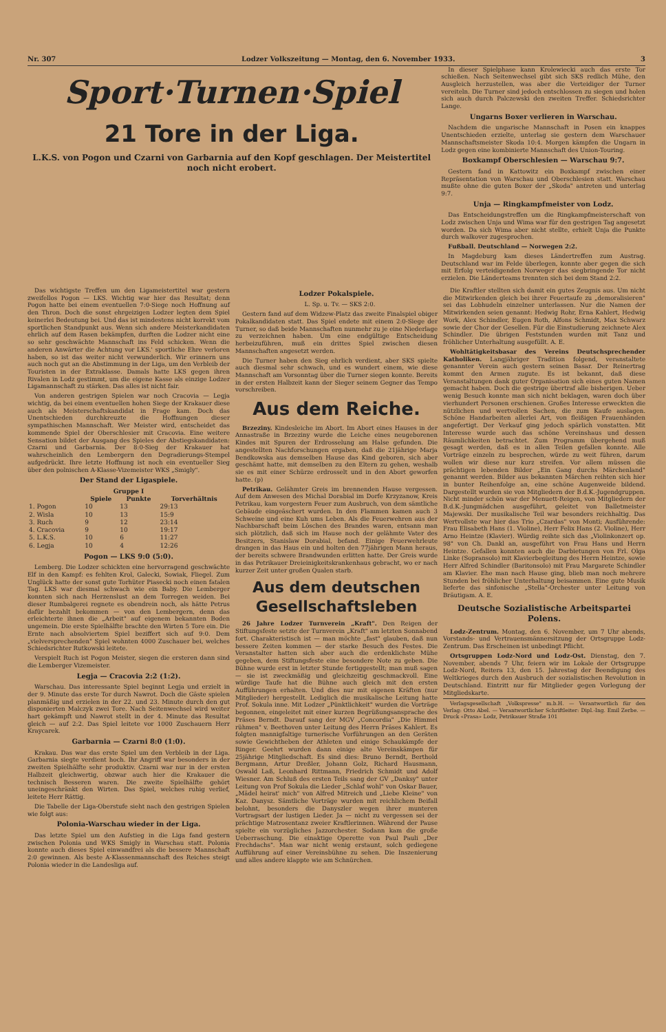Nr. 307 Lodzer Volkszeitung — Montag, den 6. November 1933. 3
Sport·Turnen·Spiel
21 Tore in der Liga.
L.K.S. von Pogon und Czarni von Garbarnia auf den Kopf geschlagen. Der Meistertitel noch nicht erobert.
In dieser Spielphase kann Krolewiecki auch das erste Tor schießen. Nach Seitenwechsel gibt sich SKS redlich Mühe, den Ausgleich herzustellen, was aber die Verteidiger der Turner vereiteln. Die Turner sind jedoch entschlossen zu siegen und holen sich auch durch Palczewski den zweiten Treffer. Schiedsrichter Lange.
Ungarns Boxer verlieren in Warschau.
Nachdem die ungarische Mannschaft in Posen ein knappes Unentschieden erzielte, unterlag sie gestern dem Warschauer Mannschaftsmeister Skoda 10:4. Morgen kämpfen die Ungarn in Lodz gegen eine kombinierte Mannschaft des Union-Touring.
Boxkampf Oberschlesien — Warschau 9:7.
Gestern fand in Kattowitz ein Boxkampf zwischen einer Repräsentation von Warschau und Oberschlesien statt. Warschau mußte ohne die guten Boxer der „Skoda" antreten und unterlag 9:7.
Unja — Ringkampfmeister von Lodz.
Das Entscheidungstreffen um die Ringkampfmeisterschaft von Lodz zwischen Unja und Wima war für den gestrigen Tag angesetzt worden. Da sich Wima aber nicht stellte, erhielt Unja die Punkte durch walkover zugesprochen.
Fußball. Deutschland — Norwegen 2:2.
In Magdeburg kam dieses Ländertreffen zum Austrag. Deutschland war im Felde überlegen, konnte aber gegen die sich mit Erfolg verteidigenden Norweger das siegbringende Tor nicht erzielen. Die Länderteams trennten sich bei dem Stand 2:2.
Das wichtigste Treffen um den Ligameistertitel war gestern zweifellos Pogon — LKS. Wichtig war hier das Resultat; denn Pogon hatte bei einem eventuellen 7:0-Siege noch Hoffnung auf den Thron. Doch die sonst ehrgeizigen Lodzer legten dem Spiel keinerlei Bedeutung bei. Und das ist mindestens nicht korrekt vom sportlichen Standpunkt aus. Wenn sich andere Meisterkandidaten ehrlich auf dem Rasen bekämpfen, durften die Lodzer nicht eine so sehr geschwächte Mannschaft ins Feld schicken. Wenn die anderen Anwärter die Achtung vor LKS.' sportliche Ehre verloren haben, so ist das weiter nicht verwunderlich. Wir erinnern uns auch noch gut an die Abstimmung in der Liga, um den Verbleib der Touristen in der Extraklasse. Damals hatte LKS gegen ihren Rivalen in Lodz gestimmt, um die eigene Kasse als einzige Lodzer Ligamannschaft zu stärken. Das alles ist nicht fair.
Von anderen gestrigen Spielen war noch Cracovia — Legja wichtig, da bei einem eventuellen hohen Siege der Krakauer diese auch als Meisterschaftskandidat in Frage kam. Doch das Unentschieden durchkreuzte die Hoffnungen dieser sympathischen Mannschaft. Wer Meister wird, entscheidet das kommende Spiel der Oberschlesier mit Cracovia. Eine weitere Sensation bildet der Ausgang des Spieles der Abstiegskandidaten: Czarni und Garbarnia. Der 8:0-Sieg der Krakauer hat wahrscheinlich den Lembergern den Degradierungs-Stempel aufgedrückt. Ihre letzte Hoffnung ist noch ein eventueller Sieg über den polnischen A-Klasse-Vizemeister WKS „Smigly".
Der Stand der Ligaspiele.
| Gruppe I | | | |
| --- | --- | --- | --- |
| | Spiele | Punkte | Torverhältnis |
| 1. Pogon | 10 | 13 | 29:13 |
| 2. Wisla | 10 | 13 | 15:9 |
| 3. Ruch | 9 | 12 | 23:14 |
| 4. Cracovia | 9 | 10 | 19:17 |
| 5. L.K.S. | 10 | 6 | 11:27 |
| 6. Legja | 10 | 4 | 12:26 |
Pogon — LKS 9:0 (5:0).
Lemberg. Die Lodzer schickten eine hervorragend geschwächte Elf in den Kampf: es fehlten Krol, Galecki, Sowiak, Fliegel. Zum Unglück hatte der sonst gute Torhüter Piasecki noch einen fatalen Tag. LKS war diesmal schwach wie ein Baby. Die Lemberger konnten sich nach Herzenslust an dem Torregen weiden. Bei dieser Rumbalgerei regnete es obendrein noch, als hätte Petrus dafür bezahlt bekommen — von den Lembergern, denn das erleichterte ihnen die „Arbeit" auf eigenem bekannten Boden ungemein. Die erste Spielhälfte brachte den Wirten 5 Tore ein. Die Ernte nach absolviertem Spiel beziffert sich auf 9:0. Dem „vielversprechenden" Spiel wohnten 4000 Zuschauer bei, welches Schiedsrichter Rutkowski leitete.
Verspielt Ruch ist Pogon Meister, siegen die ersteren dann sind die Lemberger Vizemeister.
Legja — Cracovia 2:2 (1:2).
Warschau. Das interessante Spiel beginnt Legja und erzielt in der 9. Minute das erste Tor durch Nawrot. Doch die Gäste spielen planmäßig und erzielen in der 22. und 23. Minute durch den gut disponierten Malczyk zwei Tore. Nach Seitenwechsel wird weiter hart gekämpft und Nawrot stellt in der 4. Minute das Resultat gleich — auf 2:2. Das Spiel leitete vor 1000 Zuschauern Herr Kraycarek.
Garbarnia — Czarni 8:0 (1:0).
Krakau. Das war das erste Spiel um den Verbleib in der Liga. Garbarnia siegte verdient hoch. Ihr Angriff war besonders in der zweiten Spielhälfte sehr produktiv. Czarni war nur in der ersten Halbzeit gleichwertig, obzwar auch hier die Krakauer die technisch Besseren waren. Die zweite Spielhälfte gehört uneingeschränkt den Wirten. Das Spiel, welches ruhig verlief, leitete Herr Rättig.
Die Tabelle der Liga-Oberstufe sieht nach den gestrigen Spielen wie folgt aus:
Polonia-Warschau wieder in der Liga.
Das letzte Spiel um den Aufstieg in die Liga fand gestern zwischen Polonia und WKS Smigly in Warschau statt. Polonia konnte auch dieses Spiel einwandfrei als die bessere Mannschaft 2:0 gewinnen. Als beste A-Klassenmannschaft des Reiches steigt Polonia wieder in die Landesliga auf.
Lodzer Pokalspiele.
L. Sp. u. Tv. — SKS 2:0.
Gestern fand auf dem Widzew-Platz das zweite Finalspiel obiger Pokalkandidaten statt. Das Spiel endete mit einem 2:0-Siege der Turner, so daß beide Mannschaften nunmehr zu je eine Niederlage zu verzeichnen haben. Um eine endgültige Entscheidung herbeizuführen, muß ein drittes Spiel zwischen diesen Mannschaften angesetzt werden.
Die Turner haben den Sieg ehrlich verdient, aber SKS spielte auch diesmal sehr schwach, und es wundert einem, wie diese Mannschaft am Vorsonntag über die Turner siegen konnte. Bereits in der ersten Halbzeit kann der Sieger seinem Gegner das Tempo vorschreiben.
Aus dem Reiche.
Brzeziny. Kindesleiche im Abort. Im Abort eines Hauses in der Annastraße in Brzeziny wurde die Leiche eines neugeborenen Kindes mit Spuren der Erdrosselung am Halse gefunden. Die angestellten Nachforschungen ergaben, daß die 21jährige Marja Bendkowska aus demselben Hause das Kind geboren, sich aber geschämt hatte, mit demselben zu den Eltern zu gehen, weshalb sie es mit einer Schürze erdrosselt und in den Abort geworfen hatte. (p)
Petrikau. Gelähmter Greis im brennenden Hause vergessen. Auf dem Anwesen des Michal Dorabial im Dorfe Krzyzanow, Kreis Petrikau, kam vorgestern Feuer zum Ausbruch, von dem sämtliche Gebäude eingeäschert wurden. In den Flammen kamen auch 3 Schweine und eine Kuh ums Leben. Als die Feuerwehren aus der Nachbarschaft beim Löschen des Brandes waren, entsann man sich plötzlich, daß sich im Hause noch der gelähmte Vater des Besitzers, Stanislaw Dorabial, befand. Einige Feuerwehrleute drangen in das Haus ein und holten den 77jährigen Mann heraus, der bereits schwere Brandwunden erlitten hatte. Der Greis wurde in das Petrikauer Dreieinigkeitskrankenhaus gebracht, wo er nach kurzer Zeit unter großen Qualen starb.
Aus dem deutschen Gesellschaftsleben
26 Jahre Lodzer Turnverein „Kraft". Den Reigen der Stiftungsfeste setzte der Turnverein „Kraft" am letzten Sonnabend fort. Charakteristisch ist — man möchte „fast" glauben, daß nun bessere Zeiten kommen — der starke Besuch des Festes. Die Veranstalter hatten sich aber auch die erdenklichste Mühe gegeben, dem Stiftungsfeste eine besondere Note zu geben. Die Bühne wurde erst in letzter Stunde fertiggestellt; man muß sagen — sie ist zweckmäßig und gleichzeitig geschmackvoll. Eine würdige Taufe hat die Bühne auch gleich mit den ersten Aufführungen erhalten. Und dies nur mit eigenen Kräften (nur Mitglieder) hergestellt. Lediglich die musikalische Leitung hatte Prof. Sokula inne. Mit Lodzer „Pünktlichkeit" wurden die Vorträge begonnen, eingeleitet mit einer kurzen Begrüßungsansprache des Präses Berndt. Darauf sang der MGV „Concordia" „Die Himmel rühmen" v. Beethoven unter Leitung des Herrn Präses Kahlert. Es folgten mannigfaltige turnerische Vorführungen an den Geräten sowie Gewichtheben der Athleten und einige Schaukämpfe der Ringer. Geehrt wurden dann einige alte Vereinskämpen für 25jährige Mitgliedschaft. Es sind dies: Bruno Berndt, Berthold Bergmann, Artur Dreßler, Johann Golz, Richard Hausmann, Oswald Laß, Leonhard Rittmann, Friedrich Schmidt und Adolf Wiesner. Am Schluß des ersten Teils sang der GV „Danksy" unter Leitung von Prof Sokula die Lieder „Schlaf wohl" von Oskar Bauer, „Mädel heirat' mich" von Alfred Mitreich und „Liebe Kleine" von Kaz. Danysz. Sämtliche Vorträge wurden mit reichlichem Beifall belohnt, besonders die Danyszler wegen ihrer munteren Vortragsart der lustigen Lieder. Ja — nicht zu vergessen sei der prächtige Matrosentanz zweier Kraftlerinnen. Während der Pause spielte ein vorzügliches Jazzorchester. Sodann kam die große Ueberraschung. Die einaktige Operette von Paul Pauli „Der Frechdachs". Man war nicht wenig erstaunt, solch gediegene Aufführung auf einer Vereinsbühne zu sehen. Die Inszenierung und alles andere klappte wie am Schnürchen.
Die Kraftler stellten sich damit ein gutes Zeugnis aus. Um nicht die Mitwirkenden gleich bei ihrer Feuertaufe zu „demoralisieren" sei das Lobhudeln einzelner unterlassen. Nur die Namen der Mitwirkenden seien genannt: Hedwig Rohr, Erna Kahlert, Hedwig Work, Alex Schindler, Eugen Roth, Alfons Schmidt, Max Schwarz sowie der Chor der Gesellen. Für die Einstudierung zeichnete Alex Schindler. Die übrigen Feststunden wurden mit Tanz und fröhlicher Unterhaltung ausgefüllt. A. E.
Wohltätigkeitsbasar des Vereins Deutschsprechender Katholiken. Langjähriger Tradition folgend, veranstaltete genannter Verein auch gestern seinen Basar. Der Reinertrag kommt den Armen zugute. Es ist bekannt, daß diese Veranstaltungen dank guter Organisation sich eines guten Namen gemacht haben. Doch die gestrige übertraf alle bisherigen. Ueber wenig Besuch konnte man sich nicht beklagen, waren doch über vierhundert Personen erschienen. Großes Interesse erweckten die nützlichen und wertvollen Sachen, die zum Kaufe auslagen. Schöne Handarbeiten allerlei Art, von fleißigen Frauenhänden angefertigt. Der Verkauf ging jedoch spärlich vonstatten. Mit Interesse wurde auch das schöne Vereinshaus und dessen Räumlichkeiten betrachtet. Zum Programm übergehend muß gesagt werden, daß es in allen Teilen gefallen konnte. Alle Vorträge einzeln zu besprechen, würde zu weit führen, darum wollen wir diese nur kurz streifen. Vor allem müssen die prächtigen lebenden Bilder „Ein Gang durchs Märchenland" genannt werden. Bilder aus bekannten Märchen reihten sich hier in bunter Reihenfolge an, eine schöne Augenweide bildend. Dargestellt wurden sie von Mitgliedern der B.d.K.-Jugendgruppen. Nicht minder schön war der Menuett-Reigen, von Mitgliedern der B.d.K.-Jungmädchen ausgeführt, geleitet von Balletmeister Majewski. Der musikalische Teil war besonders reichhaltig. Das Wertvollste war hier das Trio „Czardas" von Monti; Ausführende: Frau Elisabeth Hans (1. Violine), Herr Felix Hans (2. Violine), Herr Arno Heintze (Klavier). Würdig reihte sich das „Violinkonzert op. 98" von Ch. Dankl an, ausgeführt von Frau Hans und Herrn Heintze. Gefallen konnten auch die Darbietungen von Frl. Olga Linke (Sopransolo) mit Klavierbegleitung des Herrn Heintze, sowie Herr Alfred Schindler (Baritonsolo) mit Frau Margarete Schindler am Klavier. Ehe man nach Hause ging, blieb man noch mehrere Stunden bei fröhlicher Unterhaltung beisammen. Eine gute Musik lieferte das sinfonische „Stella"-Orchester unter Leitung von Bräutigam. A. E.
Deutsche Sozialistische Arbeitspartei Polens.
Lodz-Zentrum. Montag, den 6. November, um 7 Uhr abends, Vorstands- und Vertrauensmännersitzung der Ortsgruppe Lodz-Zentrum. Das Erscheinen ist unbedingt Pflicht.
Ortsgruppen Lodz-Nord und Lodz-Ost. Dienstag, den 7. November, abends 7 Uhr, feiern wir im Lokale der Ortsgruppe Lodz-Nord, Reitera 13, den 15. Jahrestag der Beendigung des Weltkrieges durch den Ausbruch der sozialistischen Revolution in Deutschland. Eintritt nur für Mitglieder gegen Vorlegung der Mitgliedskarte.
Verlagsgesellschaft „Volkspresse" m.b.H. — Verantwortlich für den Verlag: Otto Abel. — Verantwortlicher Schriftleiter: Dipl.-Ing. Emil Zerbe. — Druck «Prasa» Lodz, Petrikauer Straße 101